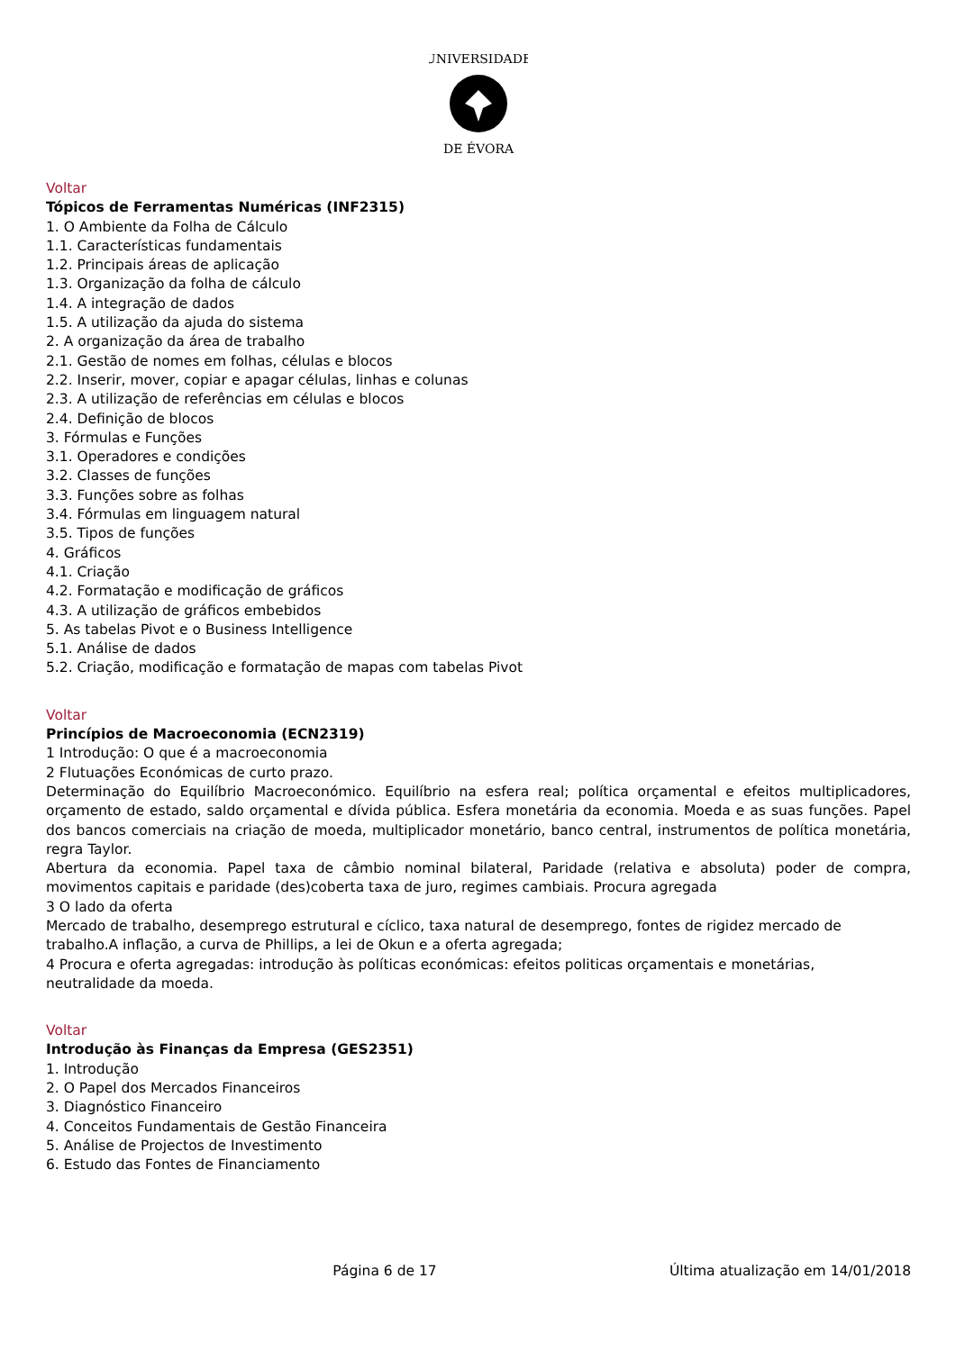UNIVERSIDADE
DE ÉVORA
Voltar
Tópicos de Ferramentas Numéricas (INF2315)
1. O Ambiente da Folha de Cálculo
1.1. Características fundamentais
1.2. Principais áreas de aplicação
1.3. Organização da folha de cálculo
1.4. A integração de dados
1.5. A utilização da ajuda do sistema
2. A organização da área de trabalho
2.1. Gestão de nomes em folhas, células e blocos
2.2. Inserir, mover, copiar e apagar células, linhas e colunas
2.3. A utilização de referências em células e blocos
2.4. Definição de blocos
3. Fórmulas e Funções
3.1. Operadores e condições
3.2. Classes de funções
3.3. Funções sobre as folhas
3.4. Fórmulas em linguagem natural
3.5. Tipos de funções
4. Gráficos
4.1. Criação
4.2. Formatação e modificação de gráficos
4.3. A utilização de gráficos embebidos
5. As tabelas Pivot e o Business Intelligence
5.1. Análise de dados
5.2. Criação, modificação e formatação de mapas com tabelas Pivot
Voltar
Princípios de Macroeconomia (ECN2319)
1 Introdução: O que é a macroeconomia
2 Flutuações Económicas de curto prazo.
Determinação do Equilíbrio Macroeconómico. Equilíbrio na esfera real; política orçamental e efeitos multiplicadores, orçamento de estado, saldo orçamental e dívida pública. Esfera monetária da economia. Moeda e as suas funções. Papel dos bancos comerciais na criação de moeda, multiplicador monetário, banco central, instrumentos de política monetária, regra Taylor.
Abertura da economia. Papel taxa de câmbio nominal bilateral, Paridade (relativa e absoluta) poder de compra, movimentos capitais e paridade (des)coberta taxa de juro, regimes cambiais. Procura agregada
3 O lado da oferta
Mercado de trabalho, desemprego estrutural e cíclico, taxa natural de desemprego, fontes de rigidez mercado de
trabalho.A inflação, a curva de Phillips, a lei de Okun e a oferta agregada;
4 Procura e oferta agregadas: introdução às políticas económicas: efeitos politicas orçamentais e monetárias,
neutralidade da moeda.
Voltar
Introdução às Finanças da Empresa (GES2351)
1. Introdução
2. O Papel dos Mercados Financeiros
3. Diagnóstico Financeiro
4. Conceitos Fundamentais de Gestão Financeira
5. Análise de Projectos de Investimento
6. Estudo das Fontes de Financiamento
Página 6 de 17 Última atualização em 14/01/2018